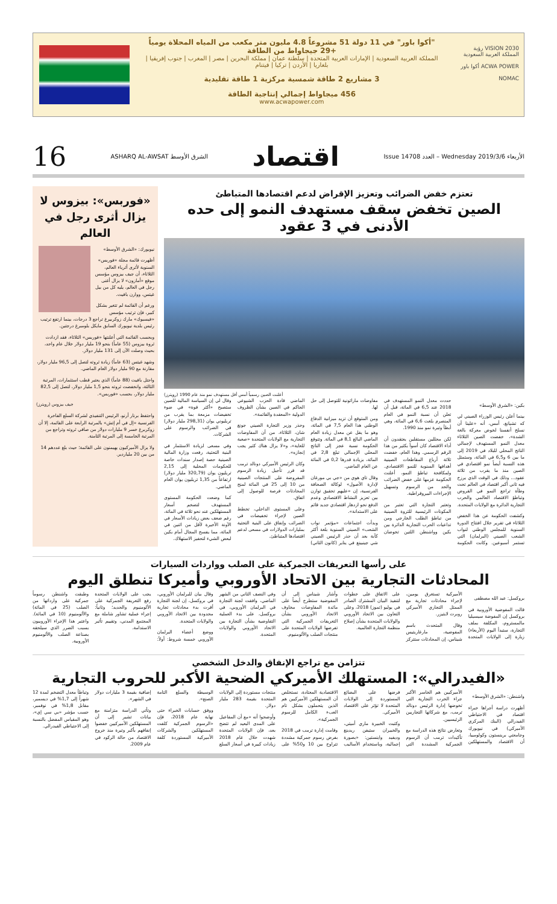VISION 2030 رؤية
المملكة العربية السعودية
ACWA POWER أكوا باور
NOMAC
"أكوا باور" في 11 دولة 51 مشروعاً 4.8 مليون متر مكعب من المياه المحلاة يومياً +29 جيجاواط من الطاقة
المملكة العربية السعودية | الإمارات العربية المتحدة | سلطنة عمان | مملكة البحرين | مصر | المغرب | جنوب إفريقيا | بلغاريا | الأردن | تركيا | فيتنام
3 مشاريع 2 طاقة شمسية مركزية 1 طاقة تقليدية
456 ميجاواط إجمالي إنتاجية الطاقة
www.acwapower.com
الأربعاء Wednesday 2019/3/6 – العدد 14708 Issue
اقتصاد
الشرق الأوسط ASHARQ AL-AWSAT 16
تعتزم خفض الضرائب وتعزيز الإقراض لدعم اقتصادها المتباطئ
الصين تخفض سقف مستهدف النمو إلى حده الأدنى في 3 عقود
أعلنت الصين رسمياً أمس أقل مستهدف نمو منذ عام 1990 (رويترز)
بكين: «الشرق الأوسط»
بينما أعلن رئيس الوزراء الصيني لي كه تشيانغ، أمس، أنه «علينا أن نسلح أنفسنا لخوض معركة بالغة الشدة»، خفضت الصين الثلاثاء معدل النمو المستهدف لإجمالي الناتج المحلي للبلاد في 2019 إلى ما بين 6 و6,5 في المائة، وستمثل هذه النسبة أيضاً نمو اقتصادي في الصين منذ ما يقرب من ثلاثة عقود... وذلك في الوقت الذي يرزح فيه ثاني أكبر اقتصاد في العالم تحت وطأة تراجع النمو في القروض وتباطؤ الاقتصاد العالمي والحرب التجارية الدائرة مع الولايات المتحدة.
وكشفت الحكومة عن هذا الخفض الثلاثاء في تقرير خلال افتتاح الدورة السنوية للمجلس الوطني لنواب الشعب الصيني (البرلمان) التي تستمر أسبوعين. وكانت الحكومة حددت معدل النمو المستهدف في 2018 عند 6,5 في المائة، قبل أن تعلن أن نسبة النمو في العام المنصرم بلغت 6,6 في المائة، وهي أبطأ وتيرة نمو منذ 1990.
لكن محللين مستقلين يعتقدون أن أداء الاقتصاد كان أسوأ بكثير من هذا الرقم الرسمي. وهذا العام، خفضت ثلاثة أرباع المقاطعات الصينية أهدافها السنوية للنمو الاقتصادي. ولمكافحة تباطؤ النمو، أعلنت الحكومة عزمها على خفض الضرائب والحد من الرسوم وتسهيل الإجراءات البيروقراطية.
وتعتبر التجارة التي تعتبر من المكونات الرئيسية للثروة الصينية من تباطؤ الطلب الخارجي ومن تداعيات الحرب التجارية الدائرة بين بكين وواشنطن اللتين تخوضان مفاوضات ماراثونية للتوصل إلى حل لها.
ومن المتوقع أن تزيد ميزانية الدفاع الوطني هذا العام 7,5 في المائة، وهو ما يقل عن معدل زيادة العام الماضي البالغ 8,1 في المائة. وتتوقع الحكومة نسبة عجز إلى الناتج المحلي الإجمالي تبلغ 2,8 في المائة، بزيادة قدرها 0,2 في المائة عن العام الماضي.
وقال تاي هوي من «جي بي مورغان لإدارة الأصول» لوكالة الصحافة الفرنسية، إن «عليهم تحقيق توازن بين تعزيز النشاط الاقتصادي وعدم الدفع نحو ازدهار اقتصادي جديد قائم على الاستدانة».
وبدأت اجتماعات «مؤتمر نواب الشعب» الصيني السنوية بلغة أكثر كآبة بعد أن حذر الرئيس الصيني شي جينبينغ في يناير (كانون الثاني) الماضي قادة الحزب الشيوعي الحاكم في الصين بشأن الظروف الدولية «المعقدة والقاتمة».
وحذر وزير التجارة الصيني جونغ شان، الثلاثاء، من أن المفاوضات التجارية مع الولايات المتحدة «صعبة للغاية»، و«لا يزال هناك كثير يجب إنجازه».
وكان الرئيس الأميركي دونالد ترمب قد قرر تأجيل زيادة الرسوم المفروضة على المنتجات الصينية من 10 إلى 25 في المائة لمنح المحادثات فرصة للوصول إلى اتفاق.
وعلى المستوى الداخلي، تخطط الصين لإجراء تخفيضات في الضرائب وإنفاق على البنية التحتية بمليارات الدولارات في مسعى لدعم اقتصادها المتباطئ.
وقال لي إن السياسة المالية للصين ستصبح «أكثر قوة» في ضوء تخفيضات مزمعة بما يقرب من تريليوني يوان (298,31 مليار دولار) في الضرائب والرسوم على الشركات.
وفي مسعى لزيادة الاستثمار في البنية التحتية، رفعت وزارة المالية الصينية حصة إصدار سندات خاصة للحكومات المحلية إلى 2,15 تريليون يوان (320,79 مليار دولار) ارتفاعاً من 1,35 تريليون يوان العام الماضي.
كما وضعت الحكومة المستوى المستهدف لتضخم أسعار المستهلكين عند نحو ثلاثة في المائة، رغم ضعف بعض زيادات الأسعار في الآونة الأخيرة لأقل من اثنين في المائة، مما يفسح المجال أمام بكين لبعض الشيء لتحفيز الاستهلاك.
«فوربس»: بيزوس لا يزال أثرى رجل في العالم
نيويورك: «الشرق الأوسط»
أظهرت قائمة مجلة «فوربس» السنوية لأثرى أثرياء العالم، الثلاثاء، أن جيف بيزوس مؤسس موقع «أمازون» لا يزال أغنى رجل في العالم، يليه كل من بيل غيتس، ووارن بافيت.
ورغم أن القائمة لم تتغير بشكل كبير، فإن ترتيب مؤسس «فيسبوك» مارك زوكربيرغ تراجع 3 درجات، بينما ارتفع ترتيب رئيس بلدية نيويورك السابق مايكل بلومبرغ درجتين.
وبحسب القائمة التي أعلنتها «فوربس» الثلاثاء، فقد ازدادت ثروة بيزوس (55 عاماً) بنحو 19 مليار دولار خلال عام واحد، بحيث وصلت الآن إلى 131 مليار دولار.
وشهد غيتس (63 عاماً) زيادة ثروته لتصل إلى 96,5 مليار دولار، مقارنة مع 90 مليار دولار العام الماضي.
واحتل بافيت (88 عاماً) الذي يعتبر قطب استثمارات، المرتبة الثالثة، وانخفضت ثروته بنحو 1,5 مليار دولار، لتصل إلى 82,5 مليار دولار، بحسب «فوربس».
جيف بيزوس (رويترز)
واحتفظ برنار أرنو، الرئيس التنفيذي لشركة السلع الفاخرة الفرنسية «إل في أم إتش» بالمرتبة الرابعة على القائمة، إلا أن زوكربرغ خسر 9 مليارات دولار من صافي ثروته وتراجع من المرتبة الخامسة إلى المرتبة الثامنة.
ولا يزال الأميركيون يهيمنون على القائمة؛ حيث بلغ عددهم 14 من بين 20 ملياردير.
على رأسها التعريفات الجمركية على الصلب وواردات السيارات
المحادثات التجارية بين الاتحاد الأوروبي وأميركا تنطلق اليوم
بروكسل: عبد الله مصطفى
قالت المفوضية الأوروبية في بروكسل إن المفوضة سيسيليا مالمستروم، المكلفة بملف التجارة، ستبدأ اليوم (الأربعاء) زيارة إلى الولايات المتحدة الأميركية تستغرق يومين، لإجراء محادثات تجارية مع الممثل التجاري الأميركي روبرت لايتيزر.
وقال المتحدث باسم المفوضية، مارغاريتيس شيناس، إن المحادثات ستتركز على الاتفاق على خطوات لتنفيذ البيان المشترك الصادر في يوليو (تموز) 2018، وعلى التعاون بين الاتحاد الأوروبي والولايات المتحدة بشأن إصلاح منظمة التجارة العالمية.
وأشار شيناس إلى أن المفوضية ستطرح أيضاً على مائدة المفاوضات مخاوف الاتحاد الأوروبي بشأن التعريفات الجمركية التي تفرضها الولايات المتحدة على منتجات الصلب والألومنيوم.
وفي النصف الثاني من الشهر الماضي، وافقت لجنة التجارة في البرلمان الأوروبي، في بروكسل، على بدء العملية التفاوضية بشأن التجارة بين الاتحاد الأوروبي والولايات المتحدة.
وقال بيان للبرلمان الأوروبي، في بروكسل، إن لجنة التجارة أقرت بدء محادثات تجارية محدودة بين الاتحاد الأوروبي والولايات المتحدة.
ووضع أعضاء البرلمان الأوروبي خمسة شروط: أولاً: يجب على الولايات المتحدة رفع التعريفة الجمركية على الألومنيوم والحديد؛ وثانياً: إجراء عملية تشاور شاملة مع المجتمع المدني، وتقييم تأثير الاستدامة.
وطبقت واشنطن رسوماً جمركية على وارداتها من الصلب (25 في المائة) والألومنيوم (10 في المائة). واعتبر هذا الإجراء الأوروبيون بسبب الضرر الذي سيلحقه بصناعة الصلب والألومنيوم الأوروبية.
تتزامن مع تراجع الإنفاق والدخل الشخصي
«الفيدرالي»: المستهلك الأميركي الضحية الأكبر للحروب التجارية
واشنطن: «الشرق الأوسط»
أظهرت دراسة أجراها خبراء اقتصاد في الاحتياطي الفيدرالي (البنك المركزي الأميركي) في نيويورك وجامعتي برينستون وكولومبيا، أن الاقتصاد والمستهلكين الأميركيين هم الخاسر الأكبر جراء الحرب التجارية التي تخوضها إدارة الرئيس دونالد ترمب، مع شركائها التجاريين الرئيسيين.
وتعارض نتائج هذه الدراسة مع تأكيدات ترمب أن الرسوم الجمركية المشددة التي فرضها على البضائع المستوردة إلى الولايات المتحدة لا تؤثر على الاقتصاد الأميركي.
وكتبت الخبيرة ماري أميتي، والخبيران ستيفن ريدينغ وديفيد واينستين: «بصورة إجمالية، وباستخدام الأساليب الاقتصادية المعتادة، نستخلص أن المستهلكين الأميركيين هم الذين يتحملون بشكل تام العبء الكامل للرسوم الجمركية».
وقامت إدارة ترمب في 2018 بفرض رسوم جمركية مشددة تتراوح بين 10 و50% على منتجات مستوردة إلى الولايات المتحدة بقيمة 283 مليار دولار.
وأوضحوا أنه «مع أن المفاعيل على المدى البعيد لم تتضح بعد، فإن الولايات المتحدة شهدت خلال عام 2018 زيادات كبيرة في أسعار السلع الوسيطة والسلع التامة الصنع».
ووفق حسابات الخبراء حتى نهاية عام 2018، فإن «الرسوم الجمركية كلفت المستهلكين والشركات الأميركية المستوردة كلفة إضافية بقيمة 3 مليارات دولار في الشهر».
وتأتي الدراسة متزامنة مع بيانات تشير إلى أن المستهلكين الأميركيين خفضوا إنفاقهم بأكبر وتيرة منذ خروج الاقتصاد من حالة الركود في عام 2009.
وتباطأ معدل التضخم لمدة 12 شهراً إلى 1,7% في ديسمبر، مقابل 1,8% في نوفمبر، حسب مؤشر «بي سي إي»، وهو المقياس المفضل بالنسبة إلى الاحتياطي الفيدرالي.